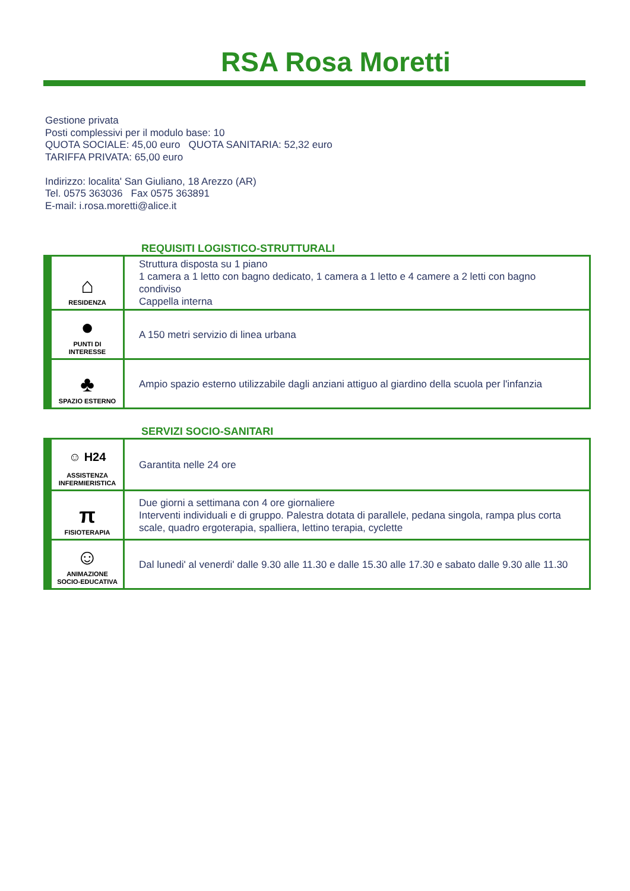RSA Rosa Moretti
Gestione privata
Posti complessivi per il modulo base: 10
QUOTA SOCIALE: 45,00 euro QUOTA SANITARIA: 52,32 euro
TARIFFA PRIVATA: 65,00 euro
Indirizzo: localita' San Giuliano, 18 Arezzo (AR)
Tel. 0575 363036 Fax 0575 363891
E-mail: i.rosa.moretti@alice.it
REQUISITI LOGISTICO-STRUTTURALI
| ⌂ RESIDENZA | Struttura disposta su 1 piano 1 camera a 1 letto con bagno dedicato, 1 camera a 1 letto e 4 camere a 2 letti con bagno condiviso Cappella interna |
| ● PUNTI DI INTERESSE | A 150 metri servizio di linea urbana |
| ♣ SPAZIO ESTERNO | Ampio spazio esterno utilizzabile dagli anziani attiguo al giardino della scuola per l'infanzia |
SERVIZI SOCIO-SANITARI
| ☺ H24 ASSISTENZA INFERMIERISTICA | Garantita nelle 24 ore |
| π FISIOTERAPIA | Due giorni a settimana con 4 ore giornaliere Interventi individuali e di gruppo. Palestra dotata di parallele, pedana singola, rampa plus corta scale, quadro ergoterapia, spalliera, lettino terapia, cyclette |
| ☺ ANIMAZIONE SOCIO-EDUCATIVA | Dal lunedi' al venerdi' dalle 9.30 alle 11.30 e dalle 15.30 alle 17.30 e sabato dalle 9.30 alle 11.30 |